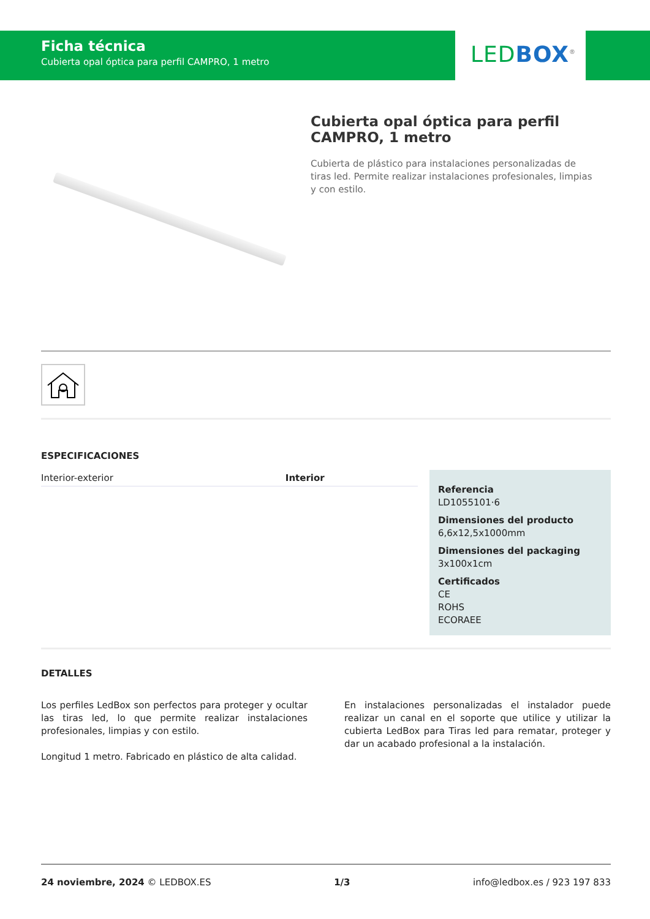Ficha técnica
Cubierta opal óptica para perfil CAMPRO, 1 metro
LED BOX<sup>®</sup>
Cubierta opal óptica para perfil CAMPRO, 1 metro
Cubierta de plástico para instalaciones personalizadas de tiras led. Permite realizar instalaciones profesionales, limpias y con estilo.
ESPECIFICACIONES
| Interior-exterior | Interior |
Referencia
LD1055101·6
Dimensiones del producto
6,6x12,5x1000mm
Dimensiones del packaging
3x100x1cm
Certificados
CE
ROHS
ECORAEE
DETALLES
Los perfiles LedBox son perfectos para proteger y ocultar las tiras led, lo que permite realizar instalaciones profesionales, limpias y con estilo.
Longitud 1 metro. Fabricado en plástico de alta calidad.
En instalaciones personalizadas el instalador puede realizar un canal en el soporte que utilice y utilizar la cubierta LedBox para Tiras led para rematar, proteger y dar un acabado profesional a la instalación.
24 noviembre, 2024 © LEDBOX.ES 1/3 info@ledbox.es / 923 197 833